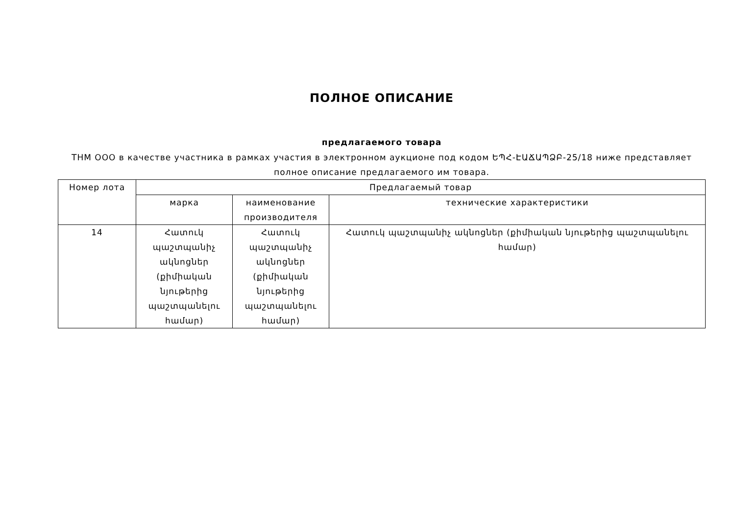ПОЛНОЕ ОПИСАНИЕ
предлагаемого товара
THM ООО в качестве участника в рамках участия в электронном аукционе под кодом ԵՊՀ-ԷԱՃԱՊՁԲ-25/18 ниже представляет полное описание предлагаемого им товара.
| Номер лота | Предлагаемый товар | | |
| --- | --- | --- | --- |
| | марка | наименование производителя | технические характеристики |
| 14 | Հատուկ պաշտպանիչ ակնոցներ (քիմիական նյութերից պաշտպանելու համար) | Հատուկ պաշտպանիչ ակնոցներ (քիմիական նյութերից պաշտպանելու համար) | Հատուկ պաշտպանիչ ակնոցներ (քիմիական նյութերից պաշտպանելու համար) |